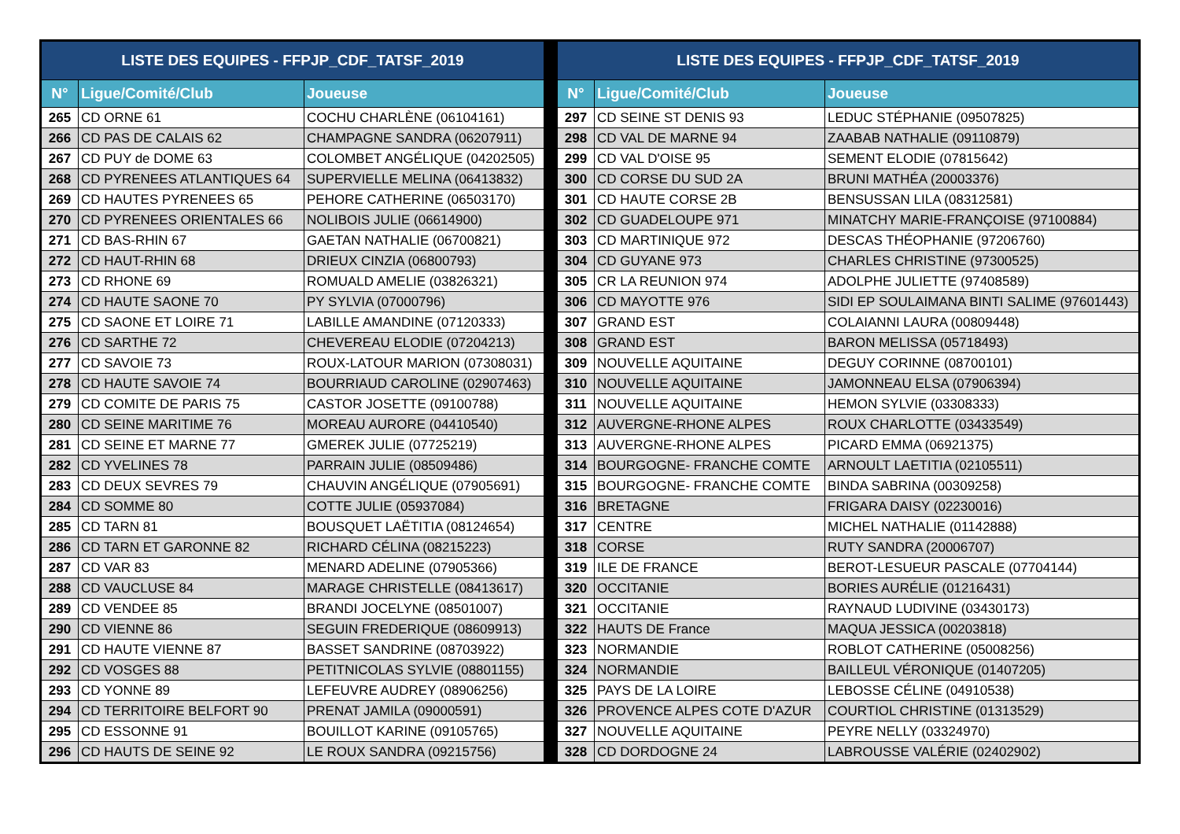| LISTE DES EQUIPES - FFPJP_CDF_TATSF_2019 | | |
| --- | --- | --- |
| N° | Ligue/Comité/Club | Joueuse |
| 265 | CD ORNE 61 | COCHU CHARLÈNE (06104161) |
| 266 | CD PAS DE CALAIS 62 | CHAMPAGNE SANDRA (06207911) |
| 267 | CD PUY de DOME 63 | COLOMBET ANGÉLIQUE (04202505) |
| 268 | CD PYRENEES ATLANTIQUES 64 | SUPERVIELLE MELINA (06413832) |
| 269 | CD HAUTES PYRENEES 65 | PEHORE CATHERINE (06503170) |
| 270 | CD PYRENEES ORIENTALES 66 | NOLIBOIS JULIE (06614900) |
| 271 | CD BAS-RHIN 67 | GAETAN NATHALIE (06700821) |
| 272 | CD HAUT-RHIN 68 | DRIEUX CINZIA (06800793) |
| 273 | CD RHONE 69 | ROMUALD AMELIE (03826321) |
| 274 | CD HAUTE SAONE 70 | PY SYLVIA (07000796) |
| 275 | CD SAONE ET LOIRE 71 | LABILLE AMANDINE (07120333) |
| 276 | CD SARTHE 72 | CHEVEREAU ELODIE (07204213) |
| 277 | CD SAVOIE 73 | ROUX-LATOUR MARION (07308031) |
| 278 | CD HAUTE SAVOIE 74 | BOURRIAUD CAROLINE (02907463) |
| 279 | CD COMITE DE PARIS 75 | CASTOR JOSETTE (09100788) |
| 280 | CD SEINE MARITIME 76 | MOREAU AURORE (04410540) |
| 281 | CD SEINE ET MARNE 77 | GMEREK JULIE (07725219) |
| 282 | CD YVELINES 78 | PARRAIN JULIE (08509486) |
| 283 | CD DEUX SEVRES 79 | CHAUVIN ANGÉLIQUE (07905691) |
| 284 | CD SOMME 80 | COTTE JULIE (05937084) |
| 285 | CD TARN 81 | BOUSQUET LAËTITIA (08124654) |
| 286 | CD TARN ET GARONNE 82 | RICHARD CÉLINA (08215223) |
| 287 | CD VAR 83 | MENARD ADELINE (07905366) |
| 288 | CD VAUCLUSE 84 | MARAGE CHRISTELLE (08413617) |
| 289 | CD VENDEE 85 | BRANDI JOCELYNE (08501007) |
| 290 | CD VIENNE 86 | SEGUIN FREDERIQUE (08609913) |
| 291 | CD HAUTE VIENNE 87 | BASSET SANDRINE (08703922) |
| 292 | CD VOSGES 88 | PETITNICOLAS SYLVIE (08801155) |
| 293 | CD YONNE 89 | LEFEUVRE AUDREY (08906256) |
| 294 | CD TERRITOIRE BELFORT 90 | PRENAT JAMILA (09000591) |
| 295 | CD ESSONNE 91 | BOUILLOT KARINE (09105765) |
| 296 | CD HAUTS DE SEINE 92 | LE ROUX SANDRA (09215756) |
| LISTE DES EQUIPES - FFPJP_CDF_TATSF_2019 | | |
| --- | --- | --- |
| N° | Ligue/Comité/Club | Joueuse |
| 297 | CD SEINE ST DENIS 93 | LEDUC STÉPHANIE (09507825) |
| 298 | CD VAL DE MARNE 94 | ZAABAB NATHALIE (09110879) |
| 299 | CD VAL D'OISE 95 | SEMENT ELODIE (07815642) |
| 300 | CD CORSE DU SUD 2A | BRUNI MATHÉA (20003376) |
| 301 | CD HAUTE CORSE 2B | BENSUSSAN LILA (08312581) |
| 302 | CD GUADELOUPE 971 | MINATCHY MARIE-FRANÇOISE (97100884) |
| 303 | CD MARTINIQUE 972 | DESCAS THÉOPHANIE (97206760) |
| 304 | CD GUYANE 973 | CHARLES CHRISTINE (97300525) |
| 305 | CR LA REUNION 974 | ADOLPHE JULIETTE (97408589) |
| 306 | CD MAYOTTE 976 | SIDI EP SOULAIMANA BINTI SALIME (97601443) |
| 307 | GRAND EST | COLAIANNI LAURA (00809448) |
| 308 | GRAND EST | BARON MELISSA (05718493) |
| 309 | NOUVELLE AQUITAINE | DEGUY CORINNE (08700101) |
| 310 | NOUVELLE AQUITAINE | JAMONNEAU ELSA (07906394) |
| 311 | NOUVELLE AQUITAINE | HEMON SYLVIE (03308333) |
| 312 | AUVERGNE-RHONE ALPES | ROUX CHARLOTTE (03433549) |
| 313 | AUVERGNE-RHONE ALPES | PICARD EMMA (06921375) |
| 314 | BOURGOGNE- FRANCHE COMTE | ARNOULT LAETITIA (02105511) |
| 315 | BOURGOGNE- FRANCHE COMTE | BINDA SABRINA (00309258) |
| 316 | BRETAGNE | FRIGARA DAISY (02230016) |
| 317 | CENTRE | MICHEL NATHALIE (01142888) |
| 318 | CORSE | RUTY SANDRA (20006707) |
| 319 | ILE DE FRANCE | BEROT-LESUEUR PASCALE (07704144) |
| 320 | OCCITANIE | BORIES AURÉLIE (01216431) |
| 321 | OCCITANIE | RAYNAUD LUDIVINE (03430173) |
| 322 | HAUTS DE France | MAQUA JESSICA (00203818) |
| 323 | NORMANDIE | ROBLOT CATHERINE (05008256) |
| 324 | NORMANDIE | BAILLEUL VÉRONIQUE (01407205) |
| 325 | PAYS DE LA LOIRE | LEBOSSE CÉLINE (04910538) |
| 326 | PROVENCE ALPES COTE D'AZUR | COURTIOL CHRISTINE (01313529) |
| 327 | NOUVELLE AQUITAINE | PEYRE NELLY (03324970) |
| 328 | CD DORDOGNE 24 | LABROUSSE VALÉRIE (02402902) |